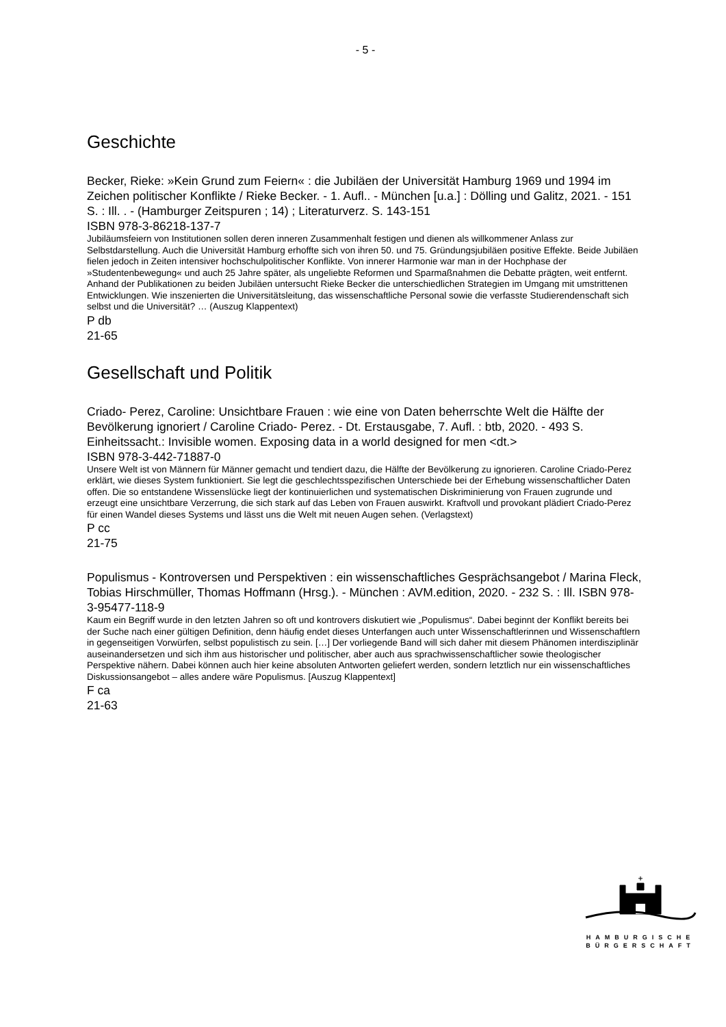- 5 -
Geschichte
Becker, Rieke: »Kein Grund zum Feiern« : die Jubiläen der Universität Hamburg 1969 und 1994 im Zeichen politischer Konflikte / Rieke Becker. - 1. Aufl.. - München [u.a.] : Dölling und Galitz, 2021. - 151 S. : Ill. . - (Hamburger Zeitspuren ; 14) ; Literaturverz. S. 143-151
ISBN 978-3-86218-137-7
Jubiläumsfeiern von Institutionen sollen deren inneren Zusammenhalt festigen und dienen als willkommener Anlass zur Selbstdarstellung. Auch die Universität Hamburg erhoffte sich von ihren 50. und 75. Gründungsjubiläen positive Effekte. Beide Jubiläen fielen jedoch in Zeiten intensiver hochschulpolitischer Konflikte. Von innerer Harmonie war man in der Hochphase der »Studentenbewegung« und auch 25 Jahre später, als ungeliebte Reformen und Sparmaßnahmen die Debatte prägten, weit entfernt. Anhand der Publikationen zu beiden Jubiläen untersucht Rieke Becker die unterschiedlichen Strategien im Umgang mit umstrittenen Entwicklungen. Wie inszenierten die Universitätsleitung, das wissenschaftliche Personal sowie die verfasste Studierendenschaft sich selbst und die Universität? … (Auszug Klappentext)
P db
21-65
Gesellschaft und Politik
Criado- Perez, Caroline: Unsichtbare Frauen : wie eine von Daten beherrschte Welt die Hälfte der Bevölkerung ignoriert / Caroline Criado- Perez. - Dt. Erstausgabe, 7. Aufl. : btb, 2020. - 493 S.
Einheitssacht.: Invisible women. Exposing data in a world designed for men <dt.>
ISBN 978-3-442-71887-0
Unsere Welt ist von Männern für Männer gemacht und tendiert dazu, die Hälfte der Bevölkerung zu ignorieren. Caroline Criado-Perez erklärt, wie dieses System funktioniert. Sie legt die geschlechtsspezifischen Unterschiede bei der Erhebung wissenschaftlicher Daten offen. Die so entstandene Wissenslücke liegt der kontinuierlichen und systematischen Diskriminierung von Frauen zugrunde und erzeugt eine unsichtbare Verzerrung, die sich stark auf das Leben von Frauen auswirkt. Kraftvoll und provokant plädiert Criado-Perez für einen Wandel dieses Systems und lässt uns die Welt mit neuen Augen sehen. (Verlagstext)
P cc
21-75
Populismus - Kontroversen und Perspektiven : ein wissenschaftliches Gesprächsangebot / Marina Fleck, Tobias Hirschmüller, Thomas Hoffmann (Hrsg.). - München : AVM.edition, 2020. - 232 S. : Ill. ISBN 978-3-95477-118-9
Kaum ein Begriff wurde in den letzten Jahren so oft und kontrovers diskutiert wie „Populismus“. Dabei beginnt der Konflikt bereits bei der Suche nach einer gültigen Definition, denn häufig endet dieses Unterfangen auch unter Wissenschaftlerinnen und Wissenschaftlern in gegenseitigen Vorwürfen, selbst populistisch zu sein. […] Der vorliegende Band will sich daher mit diesem Phänomen interdisziplinär auseinandersetzen und sich ihm aus historischer und politischer, aber auch aus sprachwissenschaftlicher sowie theologischer Perspektive nähern. Dabei können auch hier keine absoluten Antworten geliefert werden, sondern letztlich nur ein wissenschaftliches Diskussionsangebot – alles andere wäre Populismus. [Auszug Klappentext]
F ca
21-63
HAMBURGISCHE
BÜRGERSCHAFT